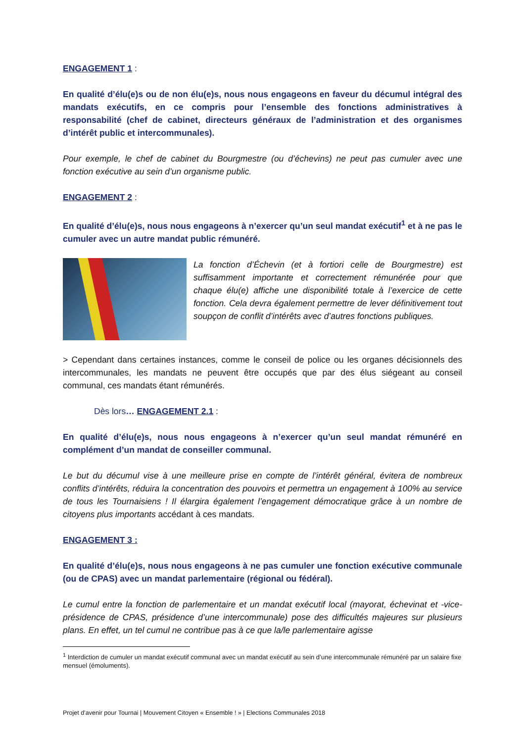ENGAGEMENT 1 :
En qualité d’élu(e)s ou de non élu(e)s, nous nous engageons en faveur du décumul intégral des mandats exécutifs, en ce compris pour l’ensemble des fonctions administratives à responsabilité (chef de cabinet, directeurs généraux de l’administration et des organismes d’intérêt public et intercommunales).
Pour exemple, le chef de cabinet du Bourgmestre (ou d’échevins) ne peut pas cumuler avec une fonction exécutive au sein d’un organisme public.
ENGAGEMENT 2 :
En qualité d’élu(e)s, nous nous engageons à n’exercer qu’un seul mandat exécutif<sup>1</sup> et à ne pas le cumuler avec un autre mandat public rémunéré.
La fonction d’Échevin (et à fortiori celle de Bourgmestre) est suffisamment importante et correctement rémunérée pour que chaque élu(e) affiche une disponibilité totale à l’exercice de cette fonction. Cela devra également permettre de lever définitivement tout soupçon de conflit d’intérêts avec d’autres fonctions publiques.
> Cependant dans certaines instances, comme le conseil de police ou les organes décisionnels des intercommunales, les mandats ne peuvent être occupés que par des élus siégeant au conseil communal, ces mandats étant rémunérés.
Dès lors… ENGAGEMENT 2.1 :
En qualité d’élu(e)s, nous nous engageons à n’exercer qu’un seul mandat rémunéré en complément d’un mandat de conseiller communal.
Le but du décumul vise à une meilleure prise en compte de l’intérêt général, évitera de nombreux conflits d’intérêts, réduira la concentration des pouvoirs et permettra un engagement à 100% au service de tous les Tournaisiens ! Il élargira également l’engagement démocratique grâce à un nombre de citoyens plus importants accédant à ces mandats.
ENGAGEMENT 3 :
En qualité d’élu(e)s, nous nous engageons à ne pas cumuler une fonction exécutive communale (ou de CPAS) avec un mandat parlementaire (régional ou fédéral).
Le cumul entre la fonction de parlementaire et un mandat exécutif local (mayorat, échevinat et -vice-présidence de CPAS, présidence d’une intercommunale) pose des difficultés majeures sur plusieurs plans. En effet, un tel cumul ne contribue pas à ce que la/le parlementaire agisse
<sup>1</sup> Interdiction de cumuler un mandat exécutif communal avec un mandat exécutif au sein d’une intercommunale rémunéré par un salaire fixe mensuel (émoluments).
Projet d’avenir pour Tournai | Mouvement Citoyen « Ensemble ! » | Elections Communales 2018